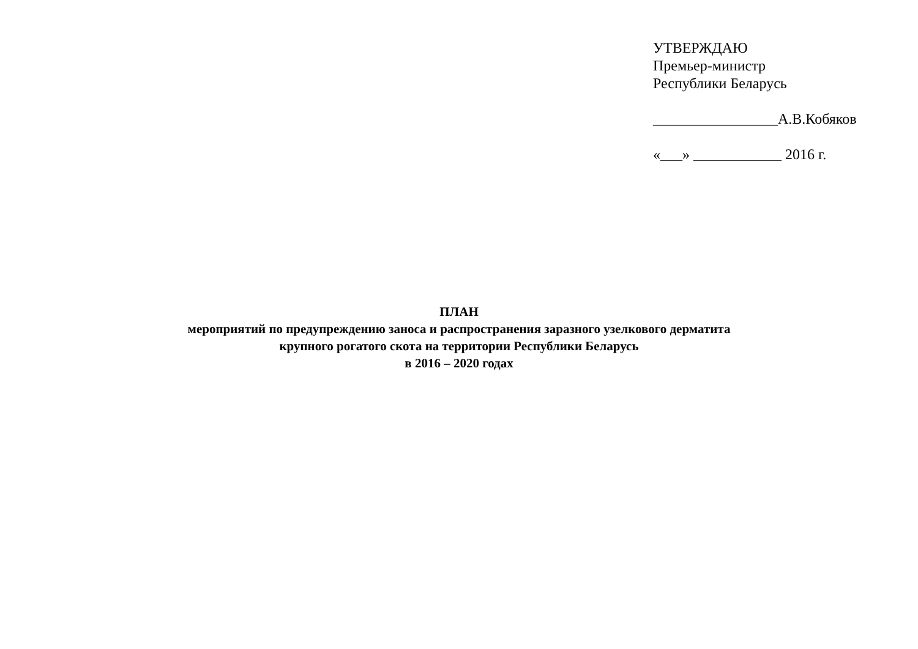УТВЕРЖДАЮ
Премьер-министр
Республики Беларусь
_________________А.В.Кобяков
«___» ____________ 2016 г.
ПЛАН
мероприятий по предупреждению заноса и распространения заразного узелкового дерматита
крупного рогатого скота на территории Республики Беларусь
в 2016 – 2020 годах